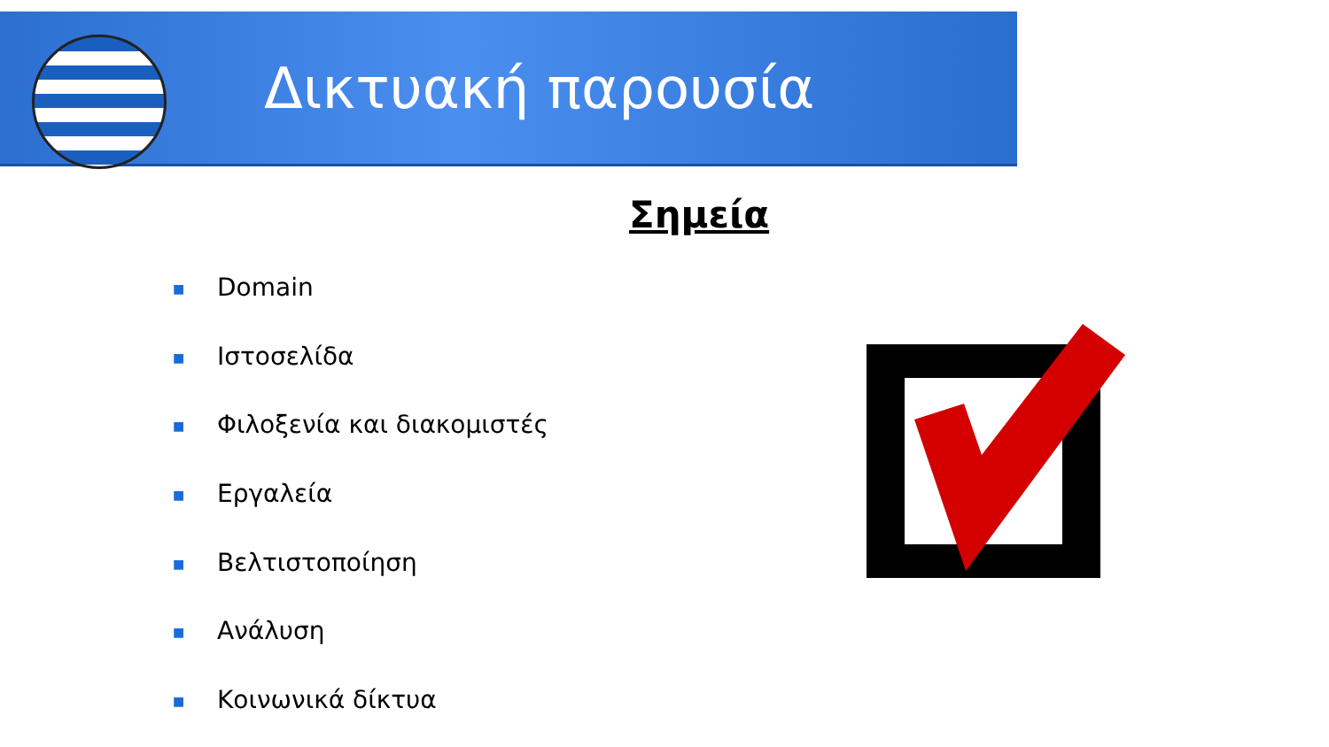Δικτυακή παρουσία
Σημεία
■ Domain
■ Ιστοσελίδα
■ Φιλοξενία και διακομιστές
■ Εργαλεία
■ Βελτιστοποίηση
■ Ανάλυση
■ Κοινωνικά δίκτυα